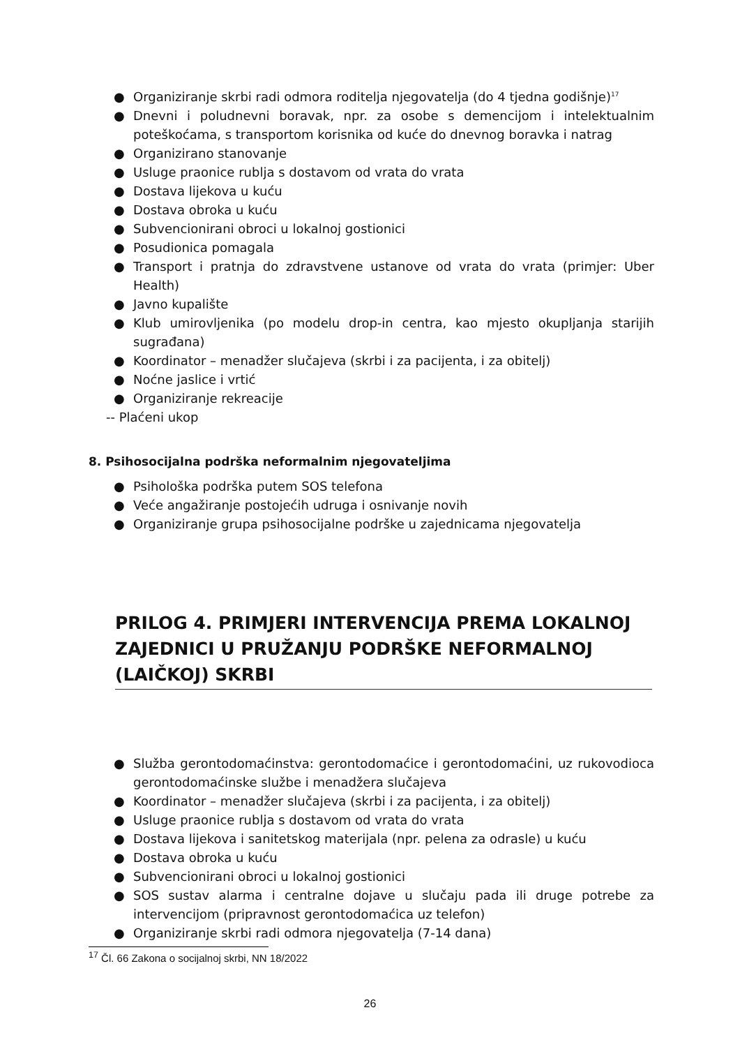● Organiziranje skrbi radi odmora roditelja njegovatelja (do 4 tjedna godišnje)<sup>17</sup>
● Dnevni i poludnevni boravak, npr. za osobe s demencijom i intelektualnim poteškoćama, s transportom korisnika od kuće do dnevnog boravka i natrag
● Organizirano stanovanje
● Usluge praonice rublja s dostavom od vrata do vrata
● Dostava lijekova u kuću
● Dostava obroka u kuću
● Subvencionirani obroci u lokalnoj gostionici
● Posudionica pomagala
● Transport i pratnja do zdravstvene ustanove od vrata do vrata (primjer: Uber Health)
● Javno kupalište
● Klub umirovljenika (po modelu drop-in centra, kao mjesto okupljanja starijih sugrađana)
● Koordinator – menadžer slučajeva (skrbi i za pacijenta, i za obitelj)
● Noćne jaslice i vrtić
● Organiziranje rekreacije
-- Plaćeni ukop
8. Psihosocijalna podrška neformalnim njegovateljima
● Psihološka podrška putem SOS telefona
● Veće angažiranje postojećih udruga i osnivanje novih
● Organiziranje grupa psihosocijalne podrške u zajednicama njegovatelja
PRILOG 4. PRIMJERI INTERVENCIJA PREMA LOKALNOJ ZAJEDNICI U PRUŽANJU PODRŠKE NEFORMALNOJ (LAIČKOJ) SKRBI
● Služba gerontodomaćinstva: gerontodomaćice i gerontodomaćini, uz rukovodioca gerontodomaćinske službe i menadžera slučajeva
● Koordinator – menadžer slučajeva (skrbi i za pacijenta, i za obitelj)
● Usluge praonice rublja s dostavom od vrata do vrata
● Dostava lijekova i sanitetskog materijala (npr. pelena za odrasle) u kuću
● Dostava obroka u kuću
● Subvencionirani obroci u lokalnoj gostionici
● SOS sustav alarma i centralne dojave u slučaju pada ili druge potrebe za intervencijom (pripravnost gerontodomaćica uz telefon)
● Organiziranje skrbi radi odmora njegovatelja (7-14 dana)
<sup>17</sup> Čl. 66 Zakona o socijalnoj skrbi, NN 18/2022
26